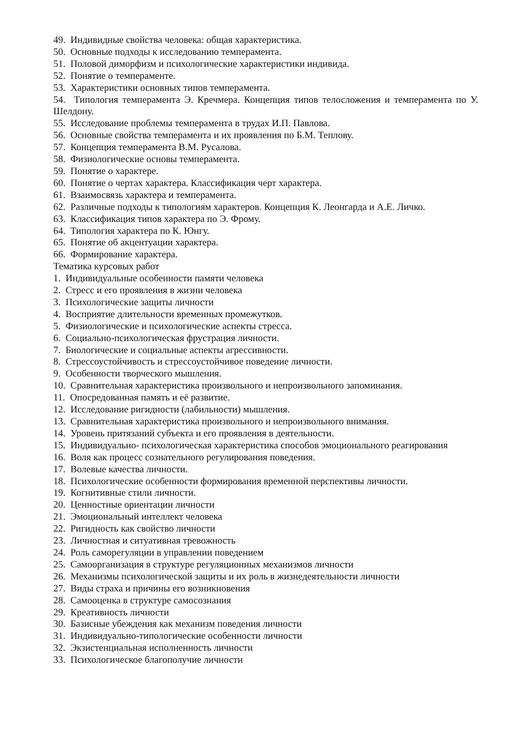49. Индивидные свойства человека: общая характеристика.
50. Основные подходы к исследованию темперамента.
51. Половой диморфизм и психологические характеристики индивида.
52. Понятие о темпераменте.
53. Характеристики основных типов темперамента.
54. Типология темперамента Э. Кречмера. Концепция типов телосложения и темперамента по У. Шелдону.
55. Исследование проблемы темперамента в трудах И.П. Павлова.
56. Основные свойства темперамента и их проявления по Б.М. Теплову.
57. Концепция темперамента В.М. Русалова.
58. Физиологические основы темперамента.
59. Понятие о характере.
60. Понятие о чертах характера. Классификация черт характера.
61. Взаимосвязь характера и темперамента.
62. Различные подходы к типологиям характеров. Концепция К. Леонгарда и А.Е. Личко.
63. Классификация типов характера по Э. Фрому.
64. Типология характера по К. Юнгу.
65. Понятие об акцентуации характера.
66. Формирование характера.
Тематика курсовых работ
1. Индивидуальные особенности памяти человека
2. Стресс и его проявления в жизни человека
3. Психологические защиты личности
4. Восприятие длительности временных промежутков.
5. Физиологические и психологические аспекты стресса.
6. Социально-психологическая фрустрация личности.
7. Биологические и социальные аспекты агрессивности.
8. Стрессоустойчивость и стрессоустойчивое поведение личности.
9. Особенности творческого мышления.
10. Сравнительная характеристика произвольного и непроизвольного запоминания.
11. Опосредованная память и её развитие.
12. Исследование ригидности (лабильности) мышления.
13. Сравнительная характеристика произвольного и непроизвольного внимания.
14. Уровень притязаний субъекта и его проявления в деятельности.
15. Индивидуально- психологическая характеристика способов эмоционального реагирования
16. Воля как процесс сознательного регулирования поведения.
17. Волевые качества личности.
18. Психологические особенности формирования временной перспективы личности.
19. Когнитивные стили личности.
20. Ценностные ориентации личности
21. Эмоциональный интеллект человека
22. Ригидность как свойство личности
23. Личностная и ситуативная тревожность
24. Роль саморегуляции в управлении поведением
25. Самоорганизация в структуре регуляционных механизмов личности
26. Механизмы психологической защиты и их роль в жизнедеятельности личности
27. Виды страха и причины его возникновения
28. Самооценка в структуре самосознания
29. Креативность личности
30. Базисные убеждения как механизм поведения личности
31. Индивидуально-типологические особенности личности
32. Экзистенциальная исполненность личности
33. Психологическое благополучие личности